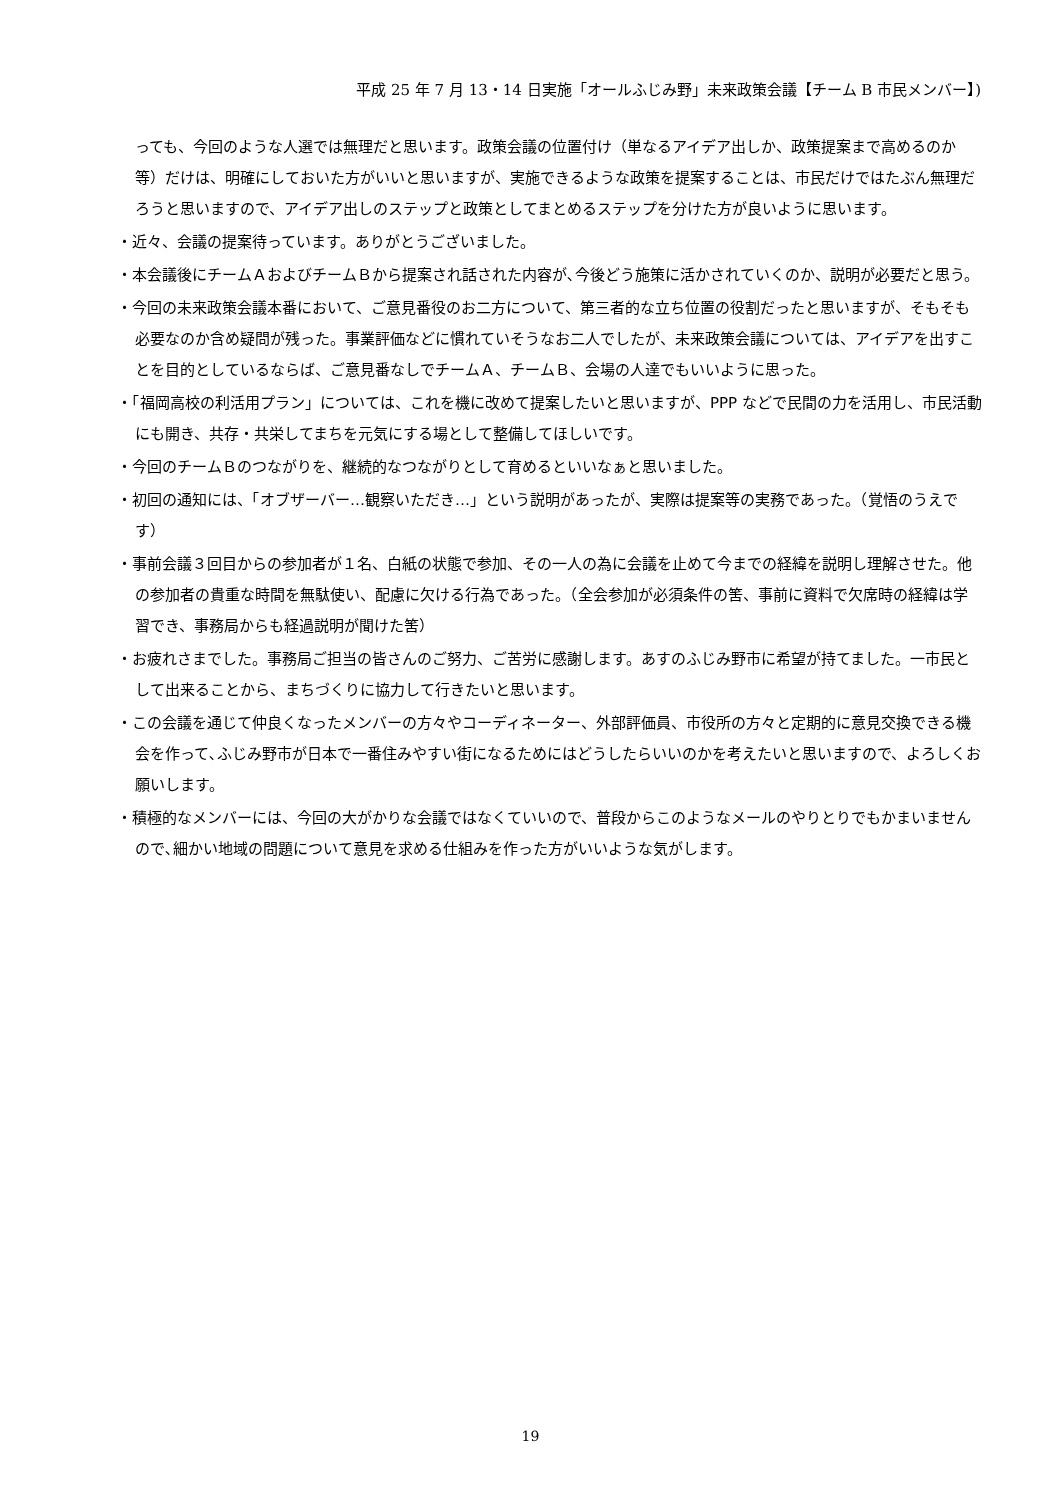平成 25 年 7 月 13・14 日実施「オールふじみ野」未来政策会議【チーム B 市民メンバー】)
っても、今回のような人選では無理だと思います。政策会議の位置付け（単なるアイデア出しか、政策提案まで高めるのか等）だけは、明確にしておいた方がいいと思いますが、実施できるような政策を提案することは、市民だけではたぶん無理だろうと思いますので、アイデア出しのステップと政策としてまとめるステップを分けた方が良いように思います。
・近々、会議の提案待っています。ありがとうございました。
・本会議後にチームＡおよびチームＢから提案され話された内容が､今後どう施策に活かされていくのか、説明が必要だと思う。
・今回の未来政策会議本番において、ご意見番役のお二方について、第三者的な立ち位置の役割だったと思いますが、そもそも必要なのか含め疑問が残った。事業評価などに慣れていそうなお二人でしたが、未来政策会議については、アイデアを出すことを目的としているならば、ご意見番なしでチームＡ、チームＢ、会場の人達でもいいように思った。
・「福岡高校の利活用プラン」については、これを機に改めて提案したいと思いますが、PPP などで民間の力を活用し、市民活動にも開き、共存・共栄してまちを元気にする場として整備してほしいです。
・今回のチームＢのつながりを、継続的なつながりとして育めるといいなぁと思いました。
・初回の通知には、「オブザーバー…観察いただき…」という説明があったが、実際は提案等の実務であった。（覚悟のうえです）
・事前会議３回目からの参加者が１名、白紙の状態で参加、その一人の為に会議を止めて今までの経緯を説明し理解させた。他の参加者の貴重な時間を無駄使い、配慮に欠ける行為であった。（全会参加が必須条件の筈、事前に資料で欠席時の経緯は学習でき、事務局からも経過説明が聞けた筈）
・お疲れさまでした。事務局ご担当の皆さんのご努力、ご苦労に感謝します。あすのふじみ野市に希望が持てました。一市民として出来ることから、まちづくりに協力して行きたいと思います。
・この会議を通じて仲良くなったメンバーの方々やコーディネーター、外部評価員、市役所の方々と定期的に意見交換できる機会を作って､ふじみ野市が日本で一番住みやすい街になるためにはどうしたらいいのかを考えたいと思いますので、よろしくお願いします。
・積極的なメンバーには、今回の大がかりな会議ではなくていいので、普段からこのようなメールのやりとりでもかまいませんので､細かい地域の問題について意見を求める仕組みを作った方がいいような気がします。
19